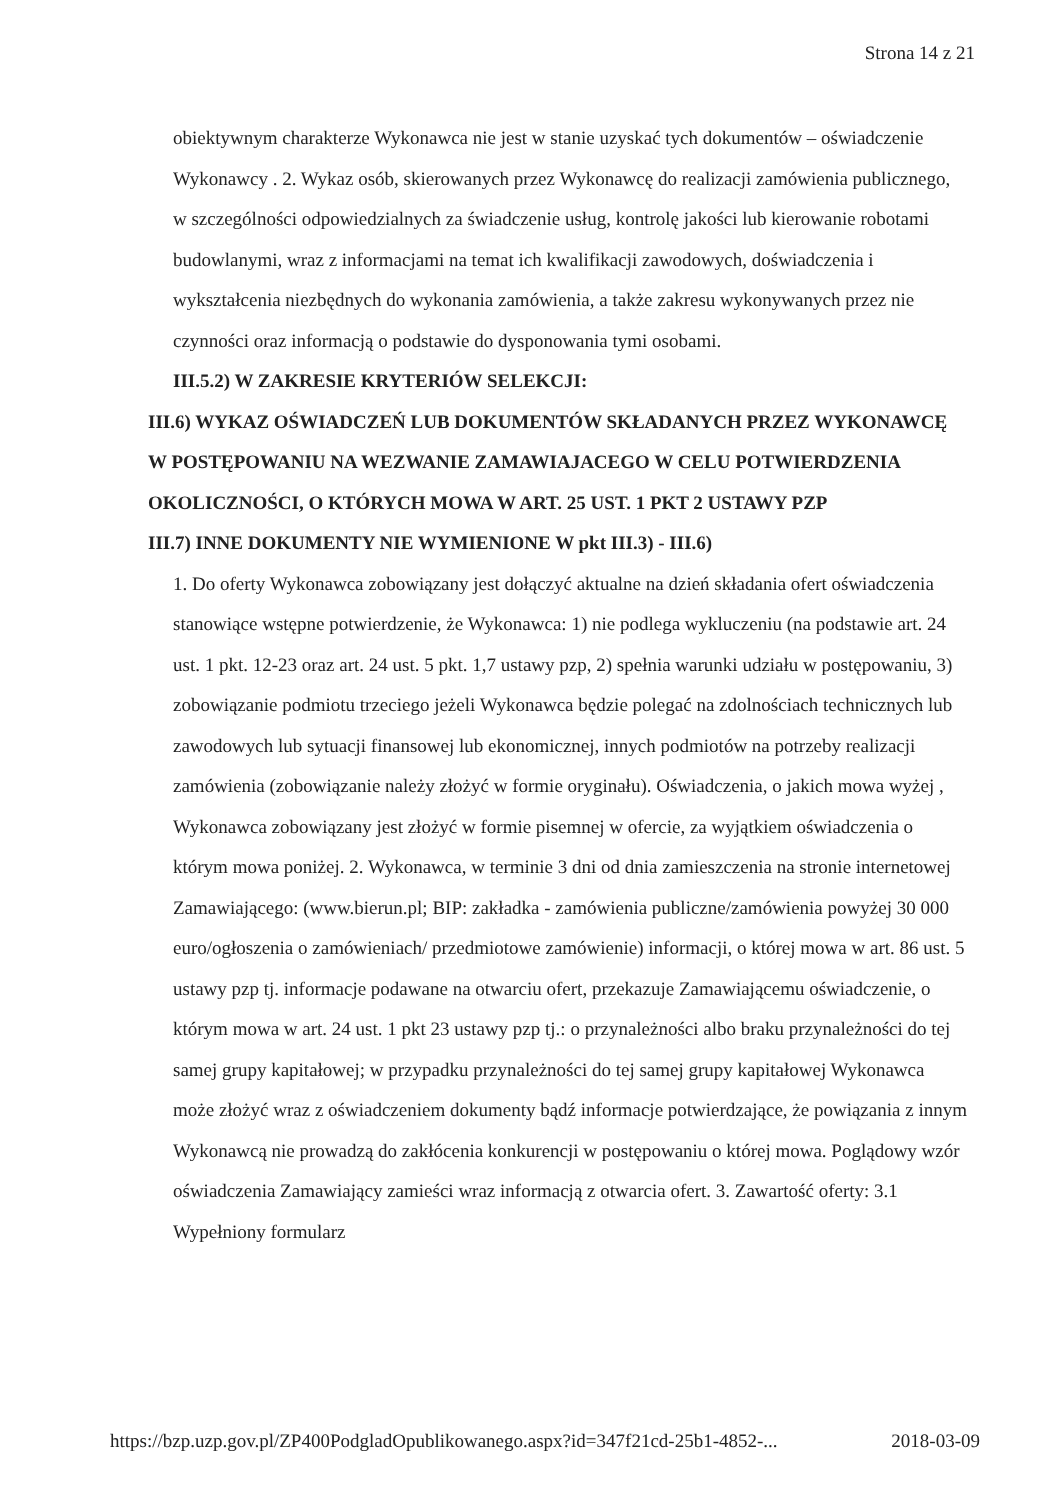Strona 14 z 21
obiektywnym charakterze Wykonawca nie jest w stanie uzyskać tych dokumentów – oświadczenie Wykonawcy . 2. Wykaz osób, skierowanych przez Wykonawcę do realizacji zamówienia publicznego, w szczególności odpowiedzialnych za świadczenie usług, kontrolę jakości lub kierowanie robotami budowlanymi, wraz z informacjami na temat ich kwalifikacji zawodowych, doświadczenia i wykształcenia niezbędnych do wykonania zamówienia, a także zakresu wykonywanych przez nie czynności oraz informacją o podstawie do dysponowania tymi osobami.
III.5.2) W ZAKRESIE KRYTERIÓW SELEKCJI:
III.6) WYKAZ OŚWIADCZEŃ LUB DOKUMENTÓW SKŁADANYCH PRZEZ WYKONAWCĘ W POSTĘPOWANIU NA WEZWANIE ZAMAWIAJACEGO W CELU POTWIERDZENIA OKOLICZNOŚCI, O KTÓRYCH MOWA W ART. 25 UST. 1 PKT 2 USTAWY PZP
III.7) INNE DOKUMENTY NIE WYMIENIONE W pkt III.3) - III.6)
1. Do oferty Wykonawca zobowiązany jest dołączyć aktualne na dzień składania ofert oświadczenia stanowiące wstępne potwierdzenie, że Wykonawca: 1) nie podlega wykluczeniu (na podstawie art. 24 ust. 1 pkt. 12-23 oraz art. 24 ust. 5 pkt. 1,7 ustawy pzp, 2) spełnia warunki udziału w postępowaniu, 3) zobowiązanie podmiotu trzeciego jeżeli Wykonawca będzie polegać na zdolnościach technicznych lub zawodowych lub sytuacji finansowej lub ekonomicznej, innych podmiotów na potrzeby realizacji zamówienia (zobowiązanie należy złożyć w formie oryginału). Oświadczenia, o jakich mowa wyżej , Wykonawca zobowiązany jest złożyć w formie pisemnej w ofercie, za wyjątkiem oświadczenia o którym mowa poniżej. 2. Wykonawca, w terminie 3 dni od dnia zamieszczenia na stronie internetowej Zamawiającego: (www.bierun.pl; BIP: zakładka - zamówienia publiczne/zamówienia powyżej 30 000 euro/ogłoszenia o zamówieniach/ przedmiotowe zamówienie) informacji, o której mowa w art. 86 ust. 5 ustawy pzp tj. informacje podawane na otwarciu ofert, przekazuje Zamawiającemu oświadczenie, o którym mowa w art. 24 ust. 1 pkt 23 ustawy pzp tj.: o przynależności albo braku przynależności do tej samej grupy kapitałowej; w przypadku przynależności do tej samej grupy kapitałowej Wykonawca może złożyć wraz z oświadczeniem dokumenty bądź informacje potwierdzające, że powiązania z innym Wykonawcą nie prowadzą do zakłócenia konkurencji w postępowaniu o której mowa. Poglądowy wzór oświadczenia Zamawiający zamieści wraz informacją z otwarcia ofert. 3. Zawartość oferty: 3.1 Wypełniony formularz
https://bzp.uzp.gov.pl/ZP400PodgladOpublikowanego.aspx?id=347f21cd-25b1-4852-... 2018-03-09